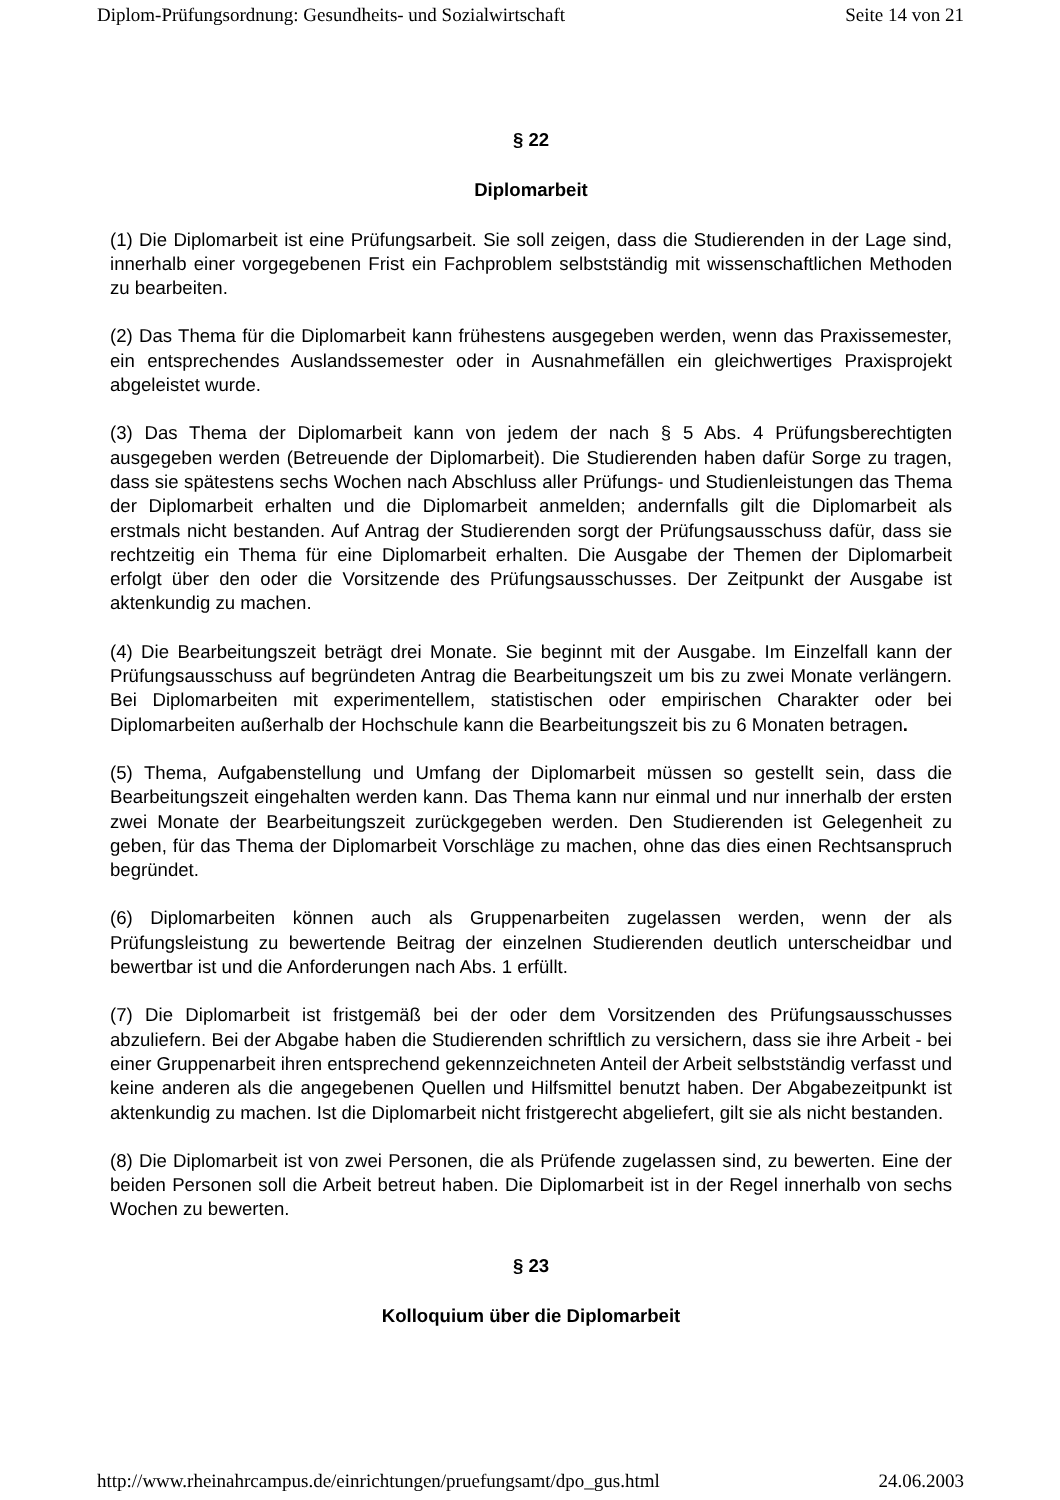Diplom-Prüfungsordnung: Gesundheits- und Sozialwirtschaft Seite 14 von 21
§ 22
Diplomarbeit
(1) Die Diplomarbeit ist eine Prüfungsarbeit. Sie soll zeigen, dass die Studierenden in der Lage sind, innerhalb einer vorgegebenen Frist ein Fachproblem selbstständig mit wissenschaftlichen Methoden zu bearbeiten.
(2) Das Thema für die Diplomarbeit kann frühestens ausgegeben werden, wenn das Praxissemester, ein entsprechendes Auslandssemester oder in Ausnahmefällen ein gleichwertiges Praxisprojekt abgeleistet wurde.
(3) Das Thema der Diplomarbeit kann von jedem der nach § 5 Abs. 4 Prüfungsberechtigten ausgegeben werden (Betreuende der Diplomarbeit). Die Studierenden haben dafür Sorge zu tragen, dass sie spätestens sechs Wochen nach Abschluss aller Prüfungs- und Studienleistungen das Thema der Diplomarbeit erhalten und die Diplomarbeit anmelden; andernfalls gilt die Diplomarbeit als erstmals nicht bestanden. Auf Antrag der Studierenden sorgt der Prüfungsausschuss dafür, dass sie rechtzeitig ein Thema für eine Diplomarbeit erhalten. Die Ausgabe der Themen der Diplomarbeit erfolgt über den oder die Vorsitzende des Prüfungsausschusses. Der Zeitpunkt der Ausgabe ist aktenkundig zu machen.
(4) Die Bearbeitungszeit beträgt drei Monate. Sie beginnt mit der Ausgabe. Im Einzelfall kann der Prüfungsausschuss auf begründeten Antrag die Bearbeitungszeit um bis zu zwei Monate verlängern. Bei Diplomarbeiten mit experimentellem, statistischen oder empirischen Charakter oder bei Diplomarbeiten außerhalb der Hochschule kann die Bearbeitungszeit bis zu 6 Monaten betragen.
(5) Thema, Aufgabenstellung und Umfang der Diplomarbeit müssen so gestellt sein, dass die Bearbeitungszeit eingehalten werden kann. Das Thema kann nur einmal und nur innerhalb der ersten zwei Monate der Bearbeitungszeit zurückgegeben werden. Den Studierenden ist Gelegenheit zu geben, für das Thema der Diplomarbeit Vorschläge zu machen, ohne das dies einen Rechtsanspruch begründet.
(6) Diplomarbeiten können auch als Gruppenarbeiten zugelassen werden, wenn der als Prüfungsleistung zu bewertende Beitrag der einzelnen Studierenden deutlich unterscheidbar und bewertbar ist und die Anforderungen nach Abs. 1 erfüllt.
(7) Die Diplomarbeit ist fristgemäß bei der oder dem Vorsitzenden des Prüfungsausschusses abzuliefern. Bei der Abgabe haben die Studierenden schriftlich zu versichern, dass sie ihre Arbeit - bei einer Gruppenarbeit ihren entsprechend gekennzeichneten Anteil der Arbeit selbstständig verfasst und keine anderen als die angegebenen Quellen und Hilfsmittel benutzt haben. Der Abgabezeitpunkt ist aktenkundig zu machen. Ist die Diplomarbeit nicht fristgerecht abgeliefert, gilt sie als nicht bestanden.
(8) Die Diplomarbeit ist von zwei Personen, die als Prüfende zugelassen sind, zu bewerten. Eine der beiden Personen soll die Arbeit betreut haben. Die Diplomarbeit ist in der Regel innerhalb von sechs Wochen zu bewerten.
§ 23
Kolloquium über die Diplomarbeit
http://www.rheinahrcampus.de/einrichtungen/pruefungsamt/dpo_gus.html 24.06.2003